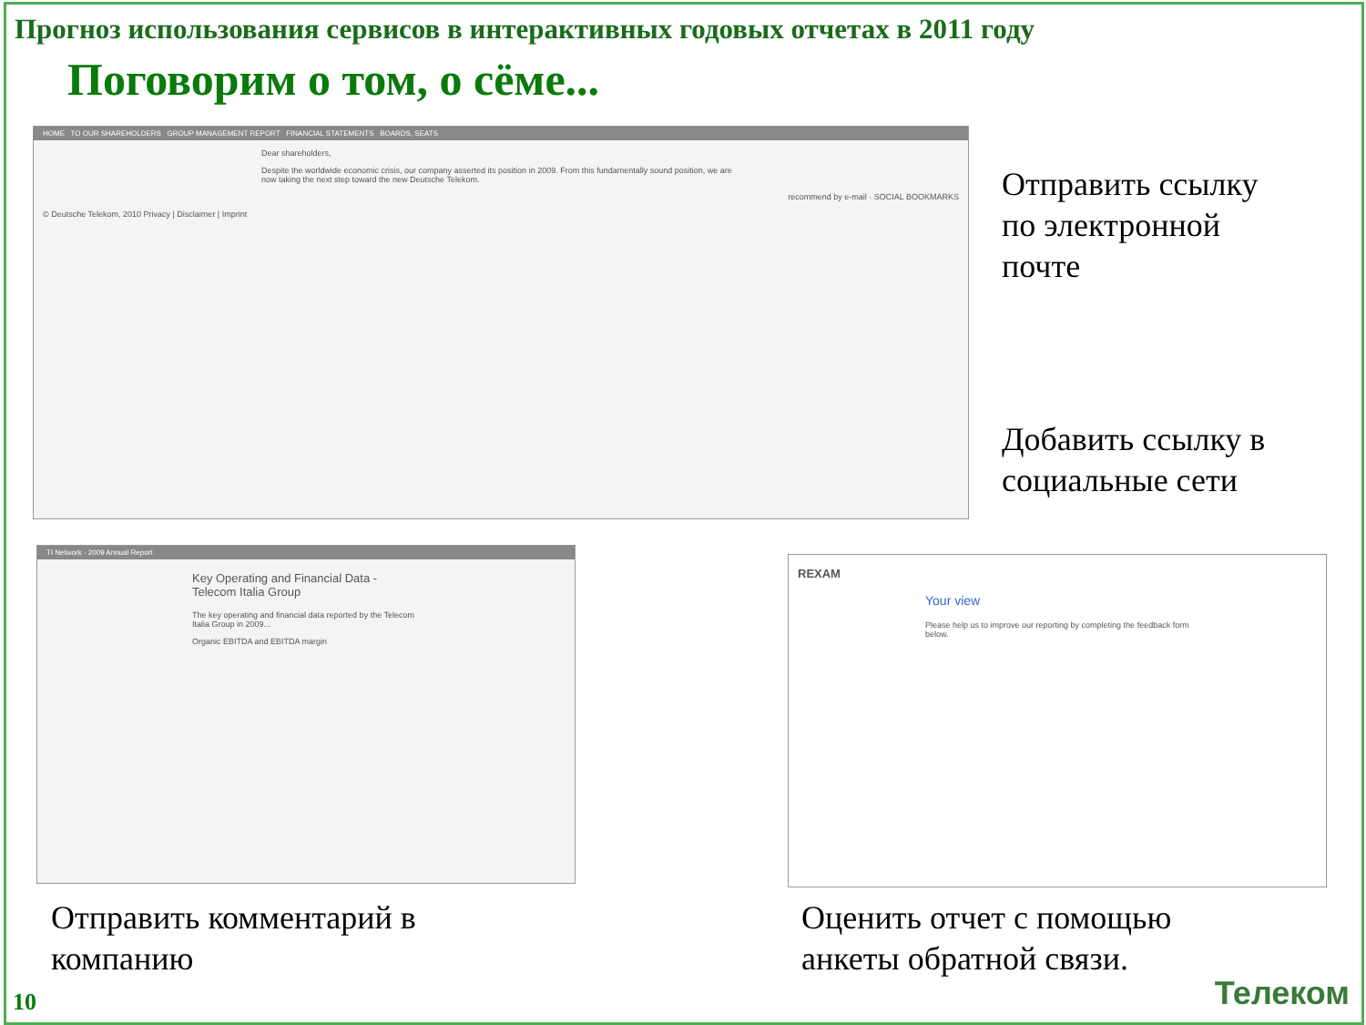Прогноз использования сервисов в интерактивных годовых отчетах в 2011 году
Поговорим о том, о сёме...
HOME TO OUR SHAREHOLDERS GROUP MANAGEMENT REPORT FINANCIAL STATEMENTS BOARDS, SEATS
Dear shareholders,
Despite the worldwide economic crisis, our company asserted its position in 2009. From this fundamentally sound position, we are now taking the next step toward the new Deutsche Telekom.
recommend by e-mail · SOCIAL BOOKMARKS
© Deutsche Telekom, 2010 Privacy | Disclaimer | Imprint
Отправить ссылку
по электронной
почте
Добавить ссылку в
социальные сети
TI Network · 2009 Annual Report
Key Operating and Financial Data - Telecom Italia Group
The key operating and financial data reported by the Telecom Italia Group in 2009...
Organic EBITDA and EBITDA margin
REXAM
Your view
Please help us to improve our reporting by completing the feedback form below.
Отправить комментарий в
компанию
Оценить отчет с помощью
анкеты обратной связи.
10 Телеком